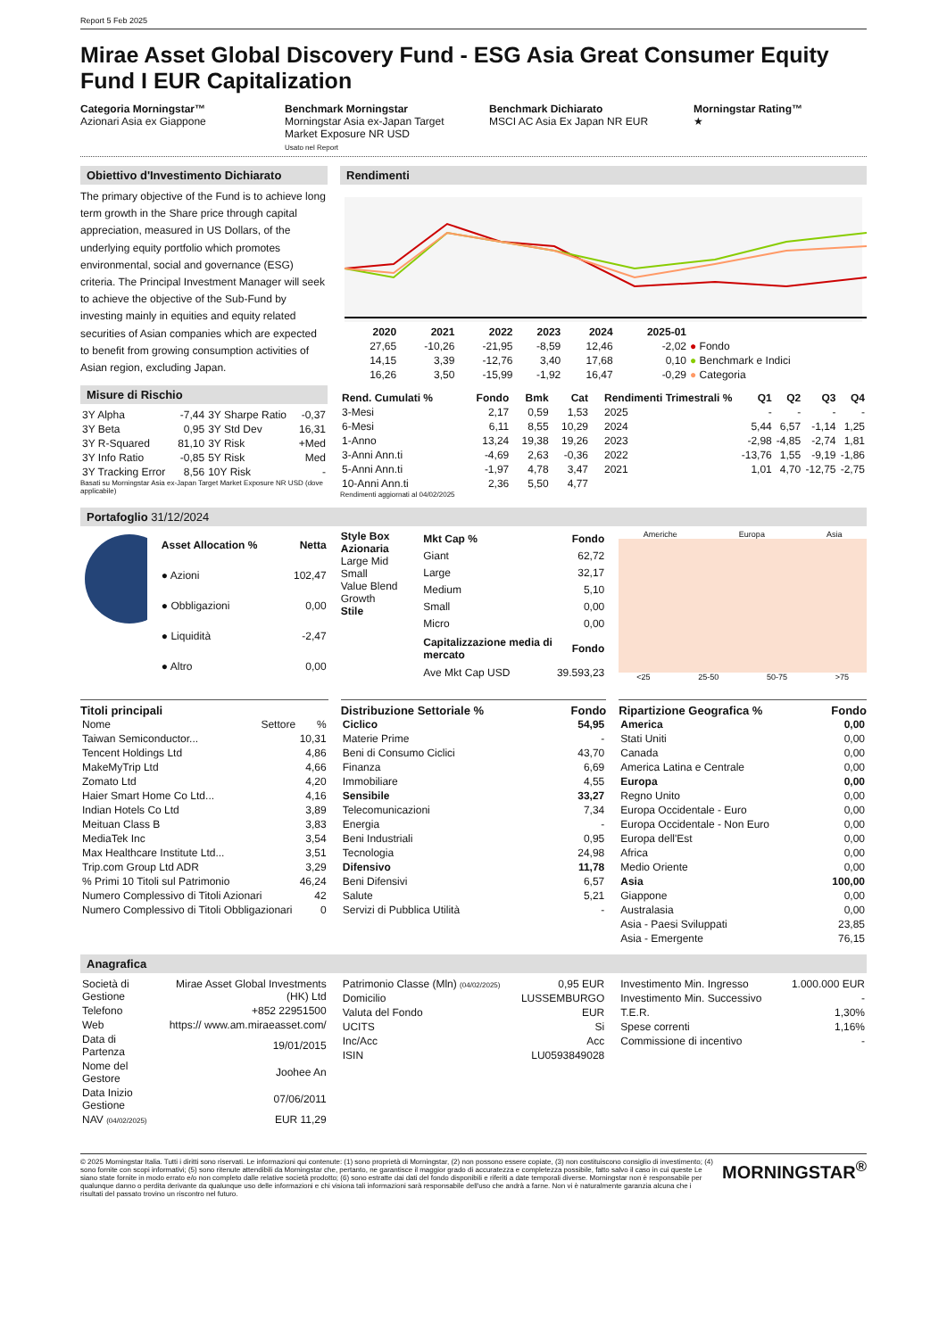Report 5 Feb 2025
Mirae Asset Global Discovery Fund - ESG Asia Great Consumer Equity Fund I EUR Capitalization
Categoria Morningstar™
Azionari Asia ex Giappone
Benchmark Morningstar
Morningstar Asia ex-Japan Target Market Exposure NR USD
Usato nel Report
Benchmark Dichiarato
MSCI AC Asia Ex Japan NR EUR
Morningstar Rating™
★
Obiettivo d'Investimento Dichiarato
The primary objective of the Fund is to achieve long term growth in the Share price through capital appreciation, measured in US Dollars, of the underlying equity portfolio which promotes environmental, social and governance (ESG) criteria. The Principal Investment Manager will seek to achieve the objective of the Sub-Fund by investing mainly in equities and equity related securities of Asian companies which are expected to benefit from growing consumption activities of Asian region, excluding Japan.
Misure di Rischio
| 3Y Alpha | -7,44 | 3Y Sharpe Ratio | -0,37 |
| 3Y Beta | 0,95 | 3Y Std Dev | 16,31 |
| 3Y R-Squared | 81,10 | 3Y Risk | +Med |
| 3Y Info Ratio | -0,85 | 5Y Risk | Med |
| 3Y Tracking Error | 8,56 | 10Y Risk | - |
Basati su Morningstar Asia ex-Japan Target Market Exposure NR USD (dove applicabile)
Rendimenti
| | 2020 | 2021 | 2022 | 2023 | 2024 | 2025-01 | |
| --- | --- | --- | --- | --- | --- | --- | --- |
| | 27,65 | -10,26 | -21,95 | -8,59 | 12,46 | -2,02 | ● Fondo |
| | 14,15 | 3,39 | -12,76 | 3,40 | 17,68 | 0,10 | ● Benchmark e Indici |
| | 16,26 | 3,50 | -15,99 | -1,92 | 16,47 | -0,29 | ● Categoria |
| Rend. Cumulati % | Fondo | Bmk | Cat |
| --- | --- | --- | --- |
| 3-Mesi | 2,17 | 0,59 | 1,53 |
| 6-Mesi | 6,11 | 8,55 | 10,29 |
| 1-Anno | 13,24 | 19,38 | 19,26 |
| 3-Anni Ann.ti | -4,69 | 2,63 | -0,36 |
| 5-Anni Ann.ti | -1,97 | 4,78 | 3,47 |
| 10-Anni Ann.ti | 2,36 | 5,50 | 4,77 |
Rendimenti aggiornati al 04/02/2025
| Rendimenti Trimestrali % | Q1 | Q2 | Q3 | Q4 |
| --- | --- | --- | --- | --- |
| 2025 | - | - | - | - |
| 2024 | 5,44 | 6,57 | -1,14 | 1,25 |
| 2023 | -2,98 | -4,85 | -2,74 | 1,81 |
| 2022 | -13,76 | 1,55 | -9,19 | -1,86 |
| 2021 | 1,01 | 4,70 | -12,75 | -2,75 |
Portafoglio 31/12/2024
| Asset Allocation % | Netta |
| --- | --- |
| ● Azioni | 102,47 |
| ● Obbligazioni | 0,00 |
| ● Liquidità | -2,47 |
| ● Altro | 0,00 |
Style Box Azionaria
Large Mid Small
Value Blend Growth
Stile
| Mkt Cap % | Fondo |
| --- | --- |
| Giant | 62,72 |
| Large | 32,17 |
| Medium | 5,10 |
| Small | 0,00 |
| Micro | 0,00 |
| Capitalizzazione media di mercato | Fondo |
| Ave Mkt Cap USD | 39.593,23 |
Americhe Europa Asia
<25 25-50 50-75 >75
Titoli principali
| Nome | Settore | % |
| Taiwan Semiconductor... | | 10,31 |
| Tencent Holdings Ltd | | 4,86 |
| MakeMyTrip Ltd | | 4,66 |
| Zomato Ltd | | 4,20 |
| Haier Smart Home Co Ltd... | | 4,16 |
| Indian Hotels Co Ltd | | 3,89 |
| Meituan Class B | | 3,83 |
| MediaTek Inc | | 3,54 |
| Max Healthcare Institute Ltd... | | 3,51 |
| Trip.com Group Ltd ADR | | 3,29 |
| % Primi 10 Titoli sul Patrimonio | | 46,24 |
| Numero Complessivo di Titoli Azionari | | 42 |
| Numero Complessivo di Titoli Obbligazionari | | 0 |
Distribuzione Settoriale % Fondo
| Ciclico | 54,95 |
| --- | --- |
| Materie Prime | - |
| Beni di Consumo Ciclici | 43,70 |
| Finanza | 6,69 |
| Immobiliare | 4,55 |
| Sensibile | 33,27 |
| Telecomunicazioni | 7,34 |
| Energia | - |
| Beni Industriali | 0,95 |
| Tecnologia | 24,98 |
| Difensivo | 11,78 |
| Beni Difensivi | 6,57 |
| Salute | 5,21 |
| Servizi di Pubblica Utilità | - |
Ripartizione Geografica % Fondo
| America | 0,00 |
| --- | --- |
| Stati Uniti | 0,00 |
| Canada | 0,00 |
| America Latina e Centrale | 0,00 |
| Europa | 0,00 |
| Regno Unito | 0,00 |
| Europa Occidentale - Euro | 0,00 |
| Europa Occidentale - Non Euro | 0,00 |
| Europa dell'Est | 0,00 |
| Africa | 0,00 |
| Medio Oriente | 0,00 |
| Asia | 100,00 |
| Giappone | 0,00 |
| Australasia | 0,00 |
| Asia - Paesi Sviluppati | 23,85 |
| Asia - Emergente | 76,15 |
Anagrafica
| Società di Gestione | Mirae Asset Global Investments (HK) Ltd |
| Telefono | +852 22951500 |
| Web | https:// www.am.miraeasset.com/ |
| Data di Partenza | 19/01/2015 |
| Nome del Gestore | Joohee An |
| Data Inizio Gestione | 07/06/2011 |
| NAV (04/02/2025) | EUR 11,29 |
| Patrimonio Classe (Mln) (04/02/2025) | 0,95 EUR |
| Domicilio | LUSSEMBURGO |
| Valuta del Fondo | EUR |
| UCITS | Si |
| Inc/Acc | Acc |
| ISIN | LU0593849028 |
| Investimento Min. Ingresso | 1.000.000 EUR |
| Investimento Min. Successivo | - |
| T.E.R. | 1,30% |
| Spese correnti | 1,16% |
| Commissione di incentivo | - |
© 2025 Morningstar Italia. Tutti i diritti sono riservati. Le informazioni qui contenute: (1) sono proprietà di Morningstar, (2) non possono essere copiate, (3) non costituiscono consiglio di investimento; (4) sono fornite con scopi informativi; (5) sono ritenute attendibili da Morningstar che, pertanto, ne garantisce il maggior grado di accuratezza e completezza possibile, fatto salvo il caso in cui queste Le siano state fornite in modo errato e/o non completo dalle relative società prodotto; (6) sono estratte dai dati del fondo disponibili e riferiti a date temporali diverse. Morningstar non è responsabile per qualunque danno o perdita derivante da qualunque uso delle informazioni e chi visiona tali informazioni sarà responsabile dell'uso che andrà a farne. Non vi è naturalmente garanzia alcuna che i risultati del passato trovino un riscontro nel futuro.
MORNINGSTAR<sup>®</sup>